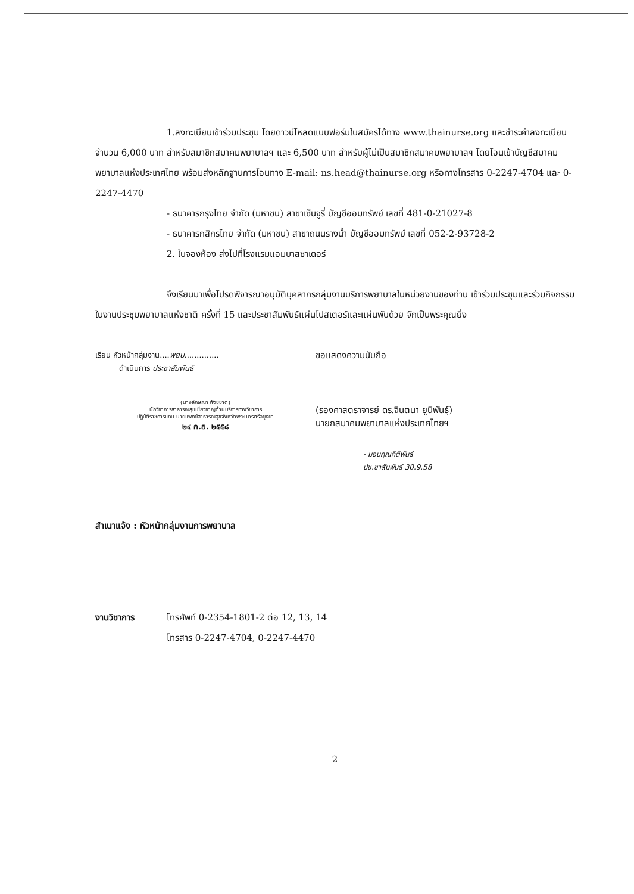1.ลงทะเบียนเข้าร่วมประชุม โดยดาวน์โหลดแบบฟอร์มใบสมัครได้ทาง www.thainurse.org และชำระค่าลงทะเบียนจำนวน 6,000 บาท สำหรับสมาชิกสมาคมพยาบาลฯ และ 6,500 บาท สำหรับผู้ไม่เป็นสมาชิกสมาคมพยาบาลฯ โดยโอนเข้าบัญชีสมาคมพยาบาลแห่งประเทศไทย พร้อมส่งหลักฐานการโอนทาง E-mail: ns.head@thainurse.org หรือทางโทรสาร 0-2247-4704 และ 0-2247-4470
- ธนาคารกรุงไทย จำกัด (มหาชน) สาขาเซ็นจูรี่ บัญชีออมทรัพย์ เลขที่ 481-0-21027-8
- ธนาคารกสิกรไทย จำกัด (มหาชน) สาขาถนนรางน้ำ บัญชีออมทรัพย์ เลขที่ 052-2-93728-2
2. ใบจองห้อง ส่งไปที่โรงแรมแอมบาสซาเดอร์
จึงเรียนมาเพื่อโปรดพิจารณาอนุมัติบุคลากรกลุ่มงานบริการพยาบาลในหน่วยงานของท่าน เข้าร่วมประชุมและร่วมกิจกรรมในงานประชุมพยาบาลแห่งชาติ ครั้งที่ 15 และประชาสัมพันธ์แผ่นโปสเตอร์และแผ่นพับด้วย จักเป็นพระคุณยิ่ง
เรียน หัวหน้ากลุ่มงาน....พยบ..............
ดำเนินการ ประชาสัมพันธ์
(นางลักษณา ศังขขาด)
นักวิชาการสาธารณสุขเชี่ยวชาญด้านบริการทางวิชาการ
ปฏิบัติราชการแทน นายแพทย์สาธารณสุขจังหวัดพระนครศรีอยุธยา
๒๔ ก.ย. ๒๕๕๘
ขอแสดงความนับถือ
(รองศาสตราจารย์ ดร.จินตนา ยูนิพันธุ์)
นายกสมาคมพยาบาลแห่งประเทศไทยฯ
- มอบคุณกิติพันธ์
ปช.ชาสัมพันธ์ 30.9.58
สำเนาแจ้ง : หัวหน้ากลุ่มงานการพยาบาล
งานวิชาการ โทรศัพท์ 0-2354-1801-2 ต่อ 12, 13, 14
โทรสาร 0-2247-4704, 0-2247-4470
2